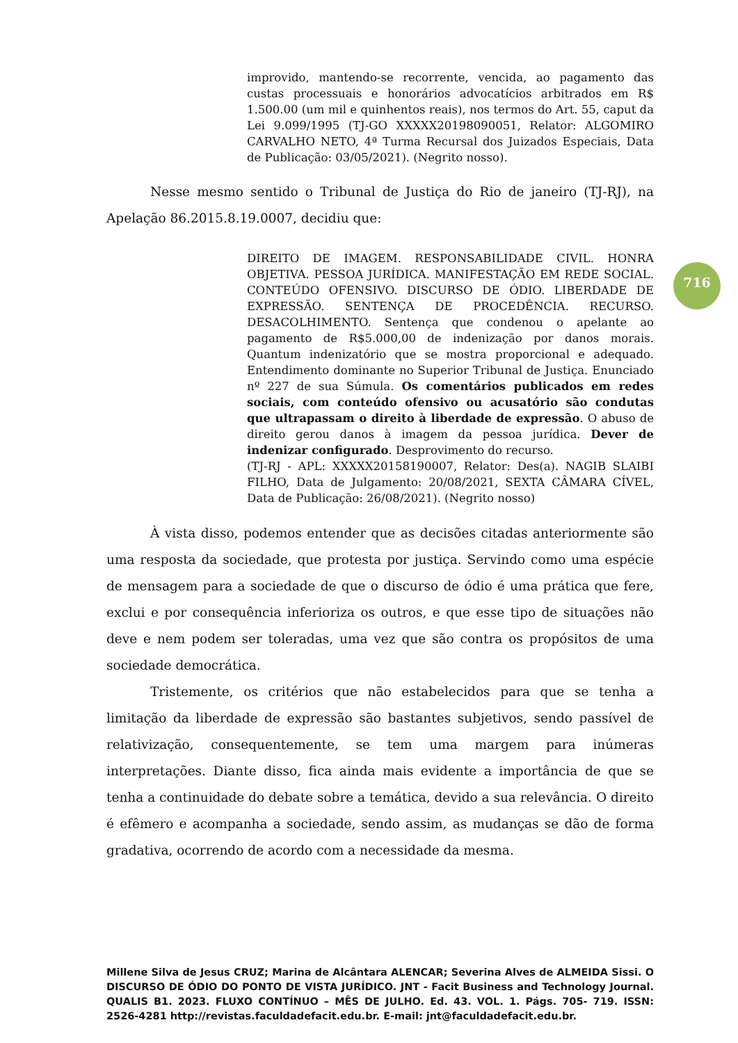improvido, mantendo-se recorrente, vencida, ao pagamento das custas processuais e honorários advocatícios arbitrados em R$ 1.500.00 (um mil e quinhentos reais), nos termos do Art. 55, caput da Lei 9.099/1995 (TJ-GO XXXXX20198090051, Relator: ALGOMIRO CARVALHO NETO, 4ª Turma Recursal dos Juizados Especiais, Data de Publicação: 03/05/2021). (Negrito nosso).
Nesse mesmo sentido o Tribunal de Justiça do Rio de janeiro (TJ-RJ), na Apelação 86.2015.8.19.0007, decidiu que:
DIREITO DE IMAGEM. RESPONSABILIDADE CIVIL. HONRA OBJETIVA. PESSOA JURÍDICA. MANIFESTAÇÃO EM REDE SOCIAL. CONTEÚDO OFENSIVO. DISCURSO DE ÓDIO. LIBERDADE DE EXPRESSÃO. SENTENÇA DE PROCEDÊNCIA. RECURSO. DESACOLHIMENTO. Sentença que condenou o apelante ao pagamento de R$5.000,00 de indenização por danos morais. Quantum indenizatório que se mostra proporcional e adequado. Entendimento dominante no Superior Tribunal de Justiça. Enunciado nº 227 de sua Súmula. Os comentários publicados em redes sociais, com conteúdo ofensivo ou acusatório são condutas que ultrapassam o direito à liberdade de expressão. O abuso de direito gerou danos à imagem da pessoa jurídica. Dever de indenizar configurado. Desprovimento do recurso.
(TJ-RJ - APL: XXXXX20158190007, Relator: Des(a). NAGIB SLAIBI FILHO, Data de Julgamento: 20/08/2021, SEXTA CÂMARA CÍVEL, Data de Publicação: 26/08/2021). (Negrito nosso)
716
À vista disso, podemos entender que as decisões citadas anteriormente são uma resposta da sociedade, que protesta por justiça. Servindo como uma espécie de mensagem para a sociedade de que o discurso de ódio é uma prática que fere, exclui e por consequência inferioriza os outros, e que esse tipo de situações não deve e nem podem ser toleradas, uma vez que são contra os propósitos de uma sociedade democrática.
Tristemente, os critérios que não estabelecidos para que se tenha a limitação da liberdade de expressão são bastantes subjetivos, sendo passível de relativização, consequentemente, se tem uma margem para inúmeras interpretações. Diante disso, fica ainda mais evidente a importância de que se tenha a continuidade do debate sobre a temática, devido a sua relevância. O direito é efêmero e acompanha a sociedade, sendo assim, as mudanças se dão de forma gradativa, ocorrendo de acordo com a necessidade da mesma.
Millene Silva de Jesus CRUZ; Marina de Alcântara ALENCAR; Severina Alves de ALMEIDA Sissi. O DISCURSO DE ÓDIO DO PONTO DE VISTA JURÍDICO. JNT - Facit Business and Technology Journal. QUALIS B1. 2023. FLUXO CONTÍNUO – MÊS DE JULHO. Ed. 43. VOL. 1. Págs. 705- 719. ISSN: 2526-4281 http://revistas.faculdadefacit.edu.br. E-mail: jnt@faculdadefacit.edu.br.